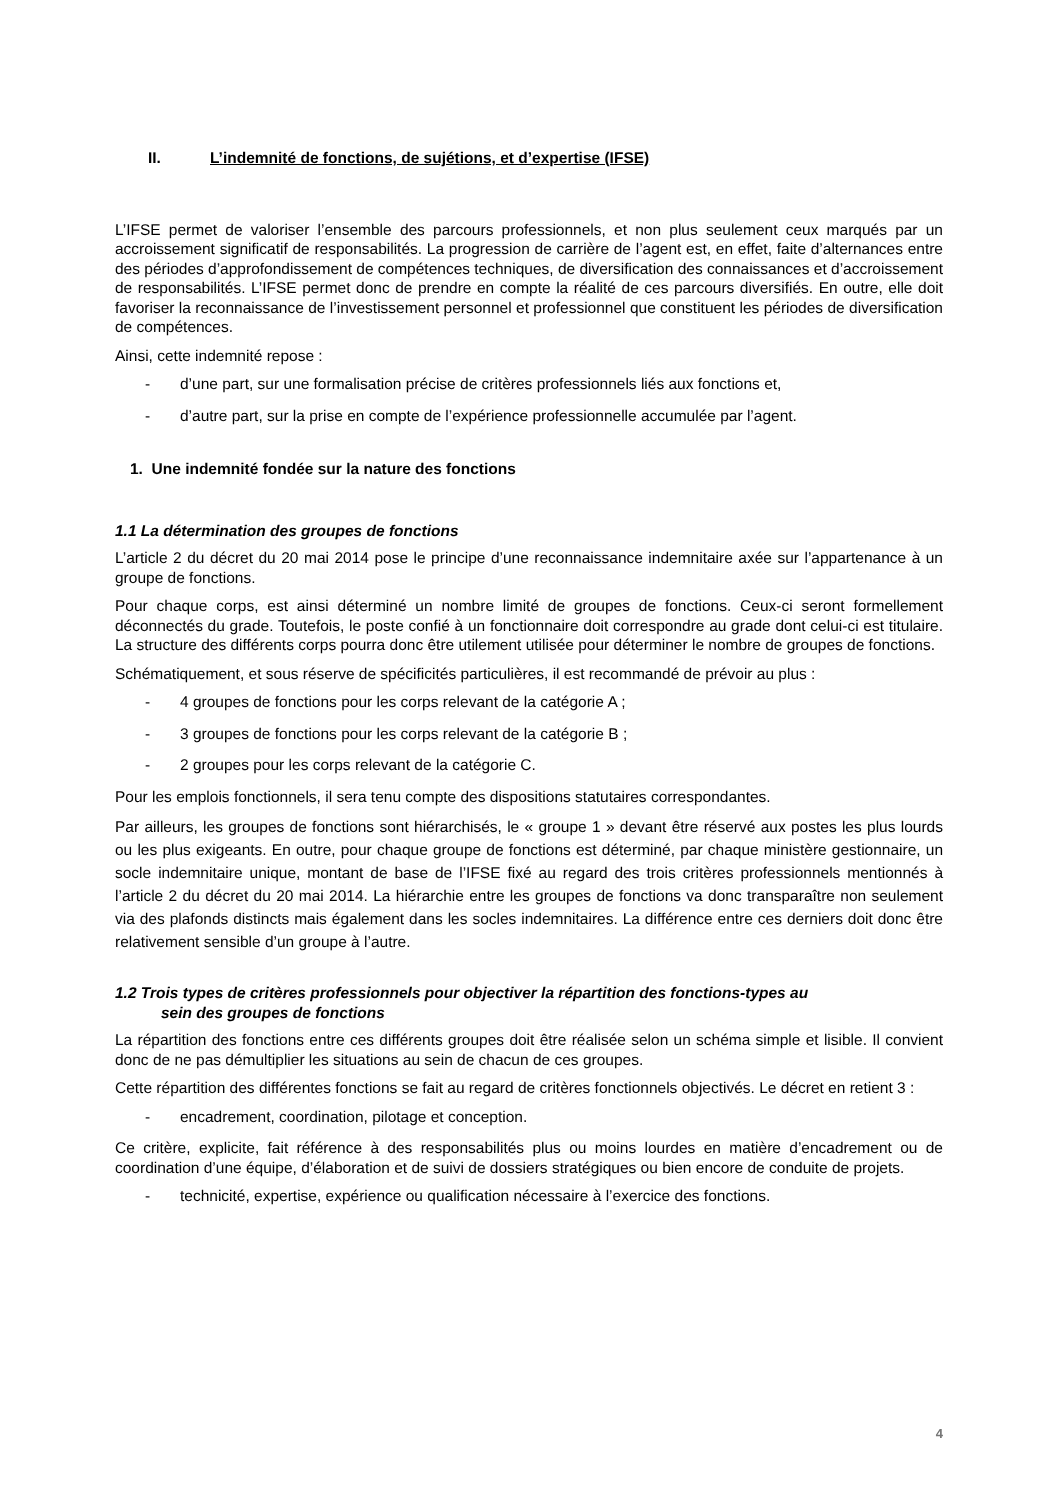II. L’indemnité de fonctions, de sujétions, et d’expertise (IFSE)
L’IFSE permet de valoriser l’ensemble des parcours professionnels, et non plus seulement ceux marqués par un accroissement significatif de responsabilités. La progression de carrière de l’agent est, en effet, faite d’alternances entre des périodes d’approfondissement de compétences techniques, de diversification des connaissances et d’accroissement de responsabilités. L’IFSE permet donc de prendre en compte la réalité de ces parcours diversifiés. En outre, elle doit favoriser la reconnaissance de l’investissement personnel et professionnel que constituent les périodes de diversification de compétences.
Ainsi, cette indemnité repose :
- d’une part, sur une formalisation précise de critères professionnels liés aux fonctions et,
- d’autre part, sur la prise en compte de l’expérience professionnelle accumulée par l’agent.
1. Une indemnité fondée sur la nature des fonctions
1.1 La détermination des groupes de fonctions
L’article 2 du décret du 20 mai 2014 pose le principe d’une reconnaissance indemnitaire axée sur l’appartenance à un groupe de fonctions.
Pour chaque corps, est ainsi déterminé un nombre limité de groupes de fonctions. Ceux-ci seront formellement déconnectés du grade. Toutefois, le poste confié à un fonctionnaire doit correspondre au grade dont celui-ci est titulaire. La structure des différents corps pourra donc être utilement utilisée pour déterminer le nombre de groupes de fonctions.
Schématiquement, et sous réserve de spécificités particulières, il est recommandé de prévoir au plus :
- 4 groupes de fonctions pour les corps relevant de la catégorie A ;
- 3 groupes de fonctions pour les corps relevant de la catégorie B ;
- 2 groupes pour les corps relevant de la catégorie C.
Pour les emplois fonctionnels, il sera tenu compte des dispositions statutaires correspondantes.
Par ailleurs, les groupes de fonctions sont hiérarchisés, le « groupe 1 » devant être réservé aux postes les plus lourds ou les plus exigeants. En outre, pour chaque groupe de fonctions est déterminé, par chaque ministère gestionnaire, un socle indemnitaire unique, montant de base de l’IFSE fixé au regard des trois critères professionnels mentionnés à l’article 2 du décret du 20 mai 2014. La hiérarchie entre les groupes de fonctions va donc transparaître non seulement via des plafonds distincts mais également dans les socles indemnitaires. La différence entre ces derniers doit donc être relativement sensible d’un groupe à l’autre.
1.2 Trois types de critères professionnels pour objectiver la répartition des fonctions-types au
sein des groupes de fonctions
La répartition des fonctions entre ces différents groupes doit être réalisée selon un schéma simple et lisible. Il convient donc de ne pas démultiplier les situations au sein de chacun de ces groupes.
Cette répartition des différentes fonctions se fait au regard de critères fonctionnels objectivés. Le décret en retient 3 :
- encadrement, coordination, pilotage et conception.
Ce critère, explicite, fait référence à des responsabilités plus ou moins lourdes en matière d’encadrement ou de coordination d’une équipe, d’élaboration et de suivi de dossiers stratégiques ou bien encore de conduite de projets.
- technicité, expertise, expérience ou qualification nécessaire à l’exercice des fonctions.
4